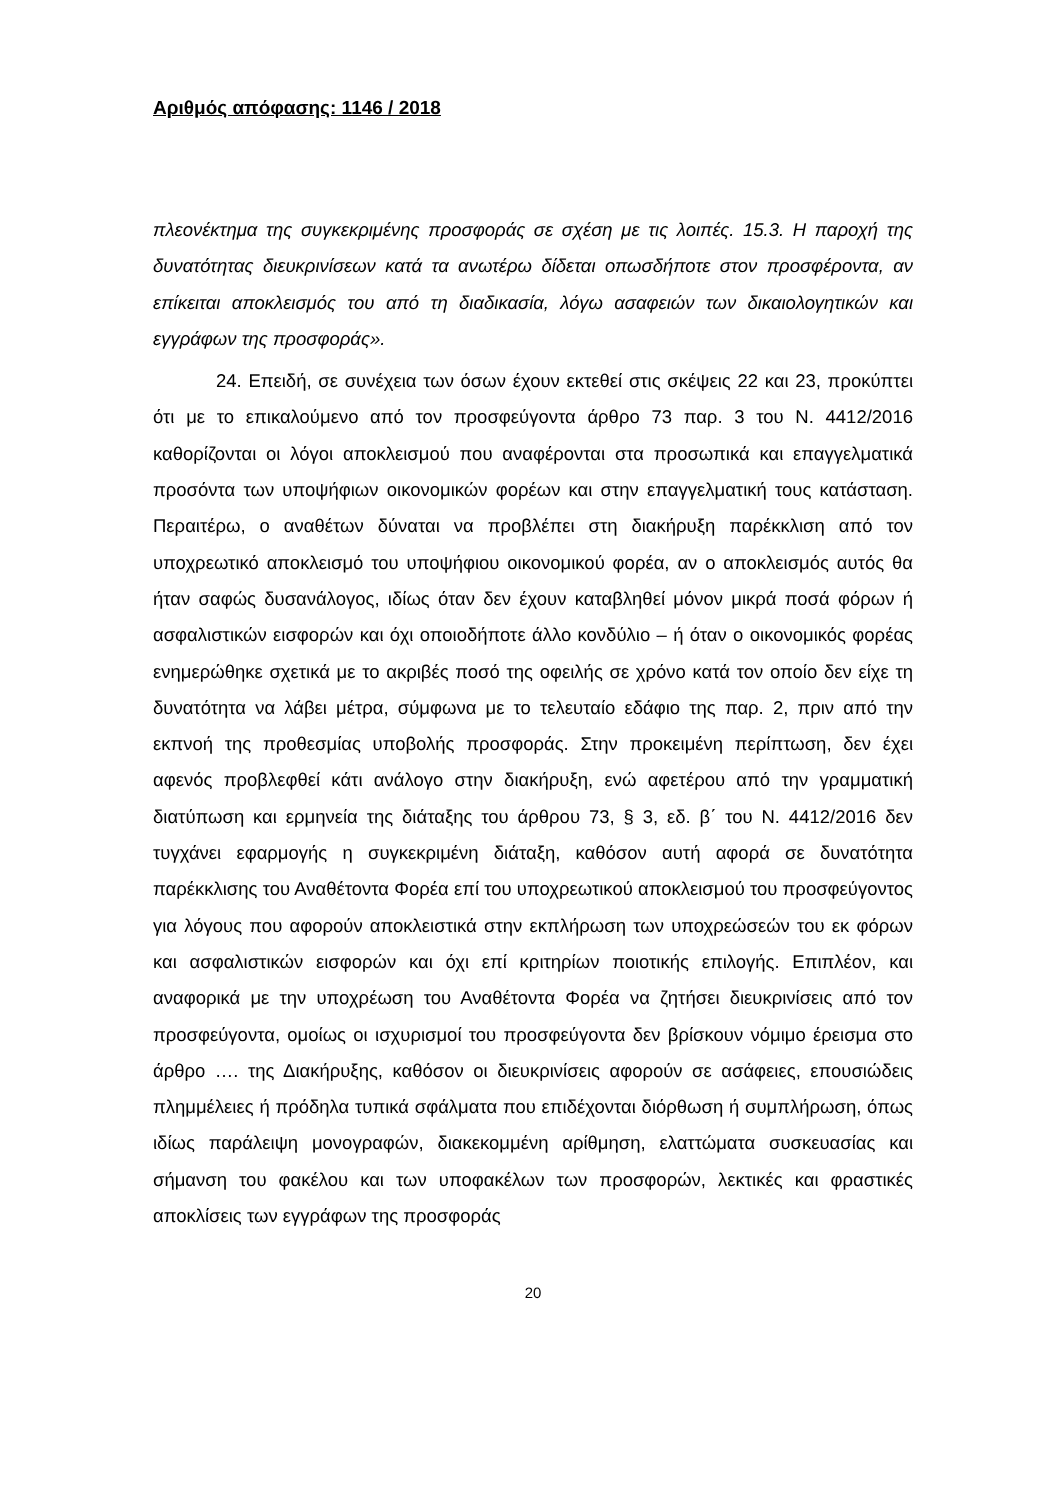Αριθμός απόφασης: 1146 / 2018
πλεονέκτημα της συγκεκριμένης προσφοράς σε σχέση με τις λοιπές. 15.3. Η παροχή της δυνατότητας διευκρινίσεων κατά τα ανωτέρω δίδεται οπωσδήποτε στον προσφέροντα, αν επίκειται αποκλεισμός του από τη διαδικασία, λόγω ασαφειών των δικαιολογητικών και εγγράφων της προσφοράς».
24. Επειδή, σε συνέχεια των όσων έχουν εκτεθεί στις σκέψεις 22 και 23, προκύπτει ότι με το επικαλούμενο από τον προσφεύγοντα άρθρο 73 παρ. 3 του Ν. 4412/2016 καθορίζονται οι λόγοι αποκλεισμού που αναφέρονται στα προσωπικά και επαγγελματικά προσόντα των υποψήφιων οικονομικών φορέων και στην επαγγελματική τους κατάσταση. Περαιτέρω, ο αναθέτων δύναται να προβλέπει στη διακήρυξη παρέκκλιση από τον υποχρεωτικό αποκλεισμό του υποψήφιου οικονομικού φορέα, αν ο αποκλεισμός αυτός θα ήταν σαφώς δυσανάλογος, ιδίως όταν δεν έχουν καταβληθεί μόνον μικρά ποσά φόρων ή ασφαλιστικών εισφορών και όχι οποιοδήποτε άλλο κονδύλιο – ή όταν ο οικονομικός φορέας ενημερώθηκε σχετικά με το ακριβές ποσό της οφειλής σε χρόνο κατά τον οποίο δεν είχε τη δυνατότητα να λάβει μέτρα, σύμφωνα με το τελευταίο εδάφιο της παρ. 2, πριν από την εκπνοή της προθεσμίας υποβολής προσφοράς. Στην προκειμένη περίπτωση, δεν έχει αφενός προβλεφθεί κάτι ανάλογο στην διακήρυξη, ενώ αφετέρου από την γραμματική διατύπωση και ερμηνεία της διάταξης του άρθρου 73, § 3, εδ. β΄ του Ν. 4412/2016 δεν τυγχάνει εφαρμογής η συγκεκριμένη διάταξη, καθόσον αυτή αφορά σε δυνατότητα παρέκκλισης του Αναθέτοντα Φορέα επί του υποχρεωτικού αποκλεισμού του προσφεύγοντος για λόγους που αφορούν αποκλειστικά στην εκπλήρωση των υποχρεώσεών του εκ φόρων και ασφαλιστικών εισφορών και όχι επί κριτηρίων ποιοτικής επιλογής. Επιπλέον, και αναφορικά με την υποχρέωση του Αναθέτοντα Φορέα να ζητήσει διευκρινίσεις από τον προσφεύγοντα, ομοίως οι ισχυρισμοί του προσφεύγοντα δεν βρίσκουν νόμιμο έρεισμα στο άρθρο …. της Διακήρυξης, καθόσον οι διευκρινίσεις αφορούν σε ασάφειες, επουσιώδεις πλημμέλειες ή πρόδηλα τυπικά σφάλματα που επιδέχονται διόρθωση ή συμπλήρωση, όπως ιδίως παράλειψη μονογραφών, διακεκομμένη αρίθμηση, ελαττώματα συσκευασίας και σήμανση του φακέλου και των υποφακέλων των προσφορών, λεκτικές και φραστικές αποκλίσεις των εγγράφων της προσφοράς
20